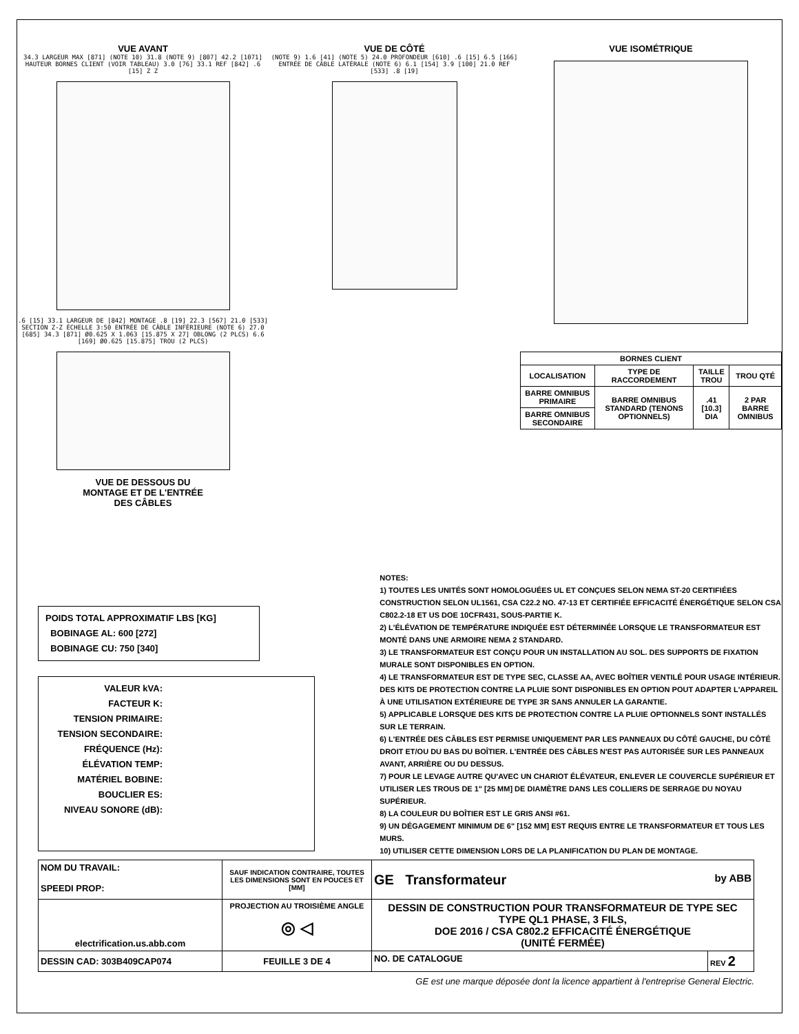VUE AVANT
34.3 LARGEUR MAX [871] (NOTE 10) 31.8 (NOTE 9) [807] 42.2 [1071] HAUTEUR BORNES CLIENT (VOIR TABLEAU) 3.0 [76] 33.1 REF [842] .6 [15] Z Z
.6 [15] 33.1 LARGEUR DE [842] MONTAGE .8 [19] 22.3 [567] 21.0 [533] SECTION Z-Z ÉCHELLE 3:50 ENTRÉE DE CÂBLE INFÉRIEURE (NOTE 6) 27.0 [685] 34.3 [871] Ø0.625 X 1.063 [15.875 X 27] OBLONG (2 PLCS) 6.6 [169] Ø0.625 [15.875] TROU (2 PLCS)
VUE DE DESSOUS DU
MONTAGE ET DE L'ENTRÉE
DES CÂBLES
VUE DE CÔTÉ
(NOTE 9) 1.6 [41] (NOTE 5) 24.0 PROFONDEUR [610] .6 [15] 6.5 [166] ENTRÉE DE CÂBLE LATÉRALE (NOTE 6) 6.1 [154] 3.9 [100] 21.0 REF [533] .8 [19]
VUE ISOMÉTRIQUE
| BORNES CLIENT | | | |
| --- | --- | --- | --- |
| LOCALISATION | TYPE DE RACCORDEMENT | TAILLE TROU | TROU QTÉ |
| BARRE OMNIBUS PRIMAIRE | BARRE OMNIBUS STANDARD (TENONS OPTIONNELS) | .41 [10.3] DIA | 2 PAR BARRE OMNIBUS |
| BARRE OMNIBUS SECONDAIRE | | | |
POIDS TOTAL APPROXIMATIF LBS [KG]
BOBINAGE AL: 600 [272]
BOBINAGE CU: 750 [340]
VALEUR kVA:
FACTEUR K:
TENSION PRIMAIRE:
TENSION SECONDAIRE:
FRÉQUENCE (Hz):
ÉLÉVATION TEMP:
MATÉRIEL BOBINE:
BOUCLIER ES:
NIVEAU SONORE (dB):
NOTES:
1) TOUTES LES UNITÉS SONT HOMOLOGUÉES UL ET CONÇUES SELON NEMA ST-20 CERTIFIÉES CONSTRUCTION SELON UL1561, CSA C22.2 NO. 47-13 ET CERTIFIÉE EFFICACITÉ ÉNERGÉTIQUE SELON CSA C802.2-18 ET US DOE 10CFR431, SOUS-PARTIE K.
2) L'ÉLÉVATION DE TEMPÉRATURE INDIQUÉE EST DÉTERMINÉE LORSQUE LE TRANSFORMATEUR EST MONTÉ DANS UNE ARMOIRE NEMA 2 STANDARD.
3) LE TRANSFORMATEUR EST CONÇU POUR UN INSTALLATION AU SOL. DES SUPPORTS DE FIXATION MURALE SONT DISPONIBLES EN OPTION.
4) LE TRANSFORMATEUR EST DE TYPE SEC, CLASSE AA, AVEC BOÎTIER VENTILÉ POUR USAGE INTÉRIEUR. DES KITS DE PROTECTION CONTRE LA PLUIE SONT DISPONIBLES EN OPTION POUT ADAPTER L'APPAREIL À UNE UTILISATION EXTÉRIEURE DE TYPE 3R SANS ANNULER LA GARANTIE.
5) APPLICABLE LORSQUE DES KITS DE PROTECTION CONTRE LA PLUIE OPTIONNELS SONT INSTALLÉS SUR LE TERRAIN.
6) L'ENTRÉE DES CÂBLES EST PERMISE UNIQUEMENT PAR LES PANNEAUX DU CÔTÉ GAUCHE, DU CÔTÉ DROIT ET/OU DU BAS DU BOÎTIER. L'ENTRÉE DES CÂBLES N'EST PAS AUTORISÉE SUR LES PANNEAUX AVANT, ARRIÈRE OU DU DESSUS.
7) POUR LE LEVAGE AUTRE QU'AVEC UN CHARIOT ÉLÉVATEUR, ENLEVER LE COUVERCLE SUPÉRIEUR ET UTILISER LES TROUS DE 1" [25 MM] DE DIAMÈTRE DANS LES COLLIERS DE SERRAGE DU NOYAU SUPÉRIEUR.
8) LA COULEUR DU BOÎTIER EST LE GRIS ANSI #61.
9) UN DÉGAGEMENT MINIMUM DE 6" [152 MM] EST REQUIS ENTRE LE TRANSFORMATEUR ET TOUS LES MURS.
10) UTILISER CETTE DIMENSION LORS DE LA PLANIFICATION DU PLAN DE MONTAGE.
| NOM DU TRAVAIL: SPEEDI PROP: | SAUF INDICATION CONTRAIRE, TOUTES LES DIMENSIONS SONT EN POUCES ET [MM] | GE Transformateur by ABB | |
| electrification.us.abb.com | PROJECTION AU TROISIÈME ANGLE ◎ ◁ | DESSIN DE CONSTRUCTION POUR TRANSFORMATEUR DE TYPE SEC TYPE QL1 PHASE, 3 FILS, DOE 2016 / CSA C802.2 EFFICACITÉ ÉNERGÉTIQUE (UNITÉ FERMÉE) | |
| | | NO. DE CATALOGUE | REV 2 |
| DESSIN CAD: 303B409CAP074 | FEUILLE 3 DE 4 | | |
GE est une marque déposée dont la licence appartient à l'entreprise General Electric.